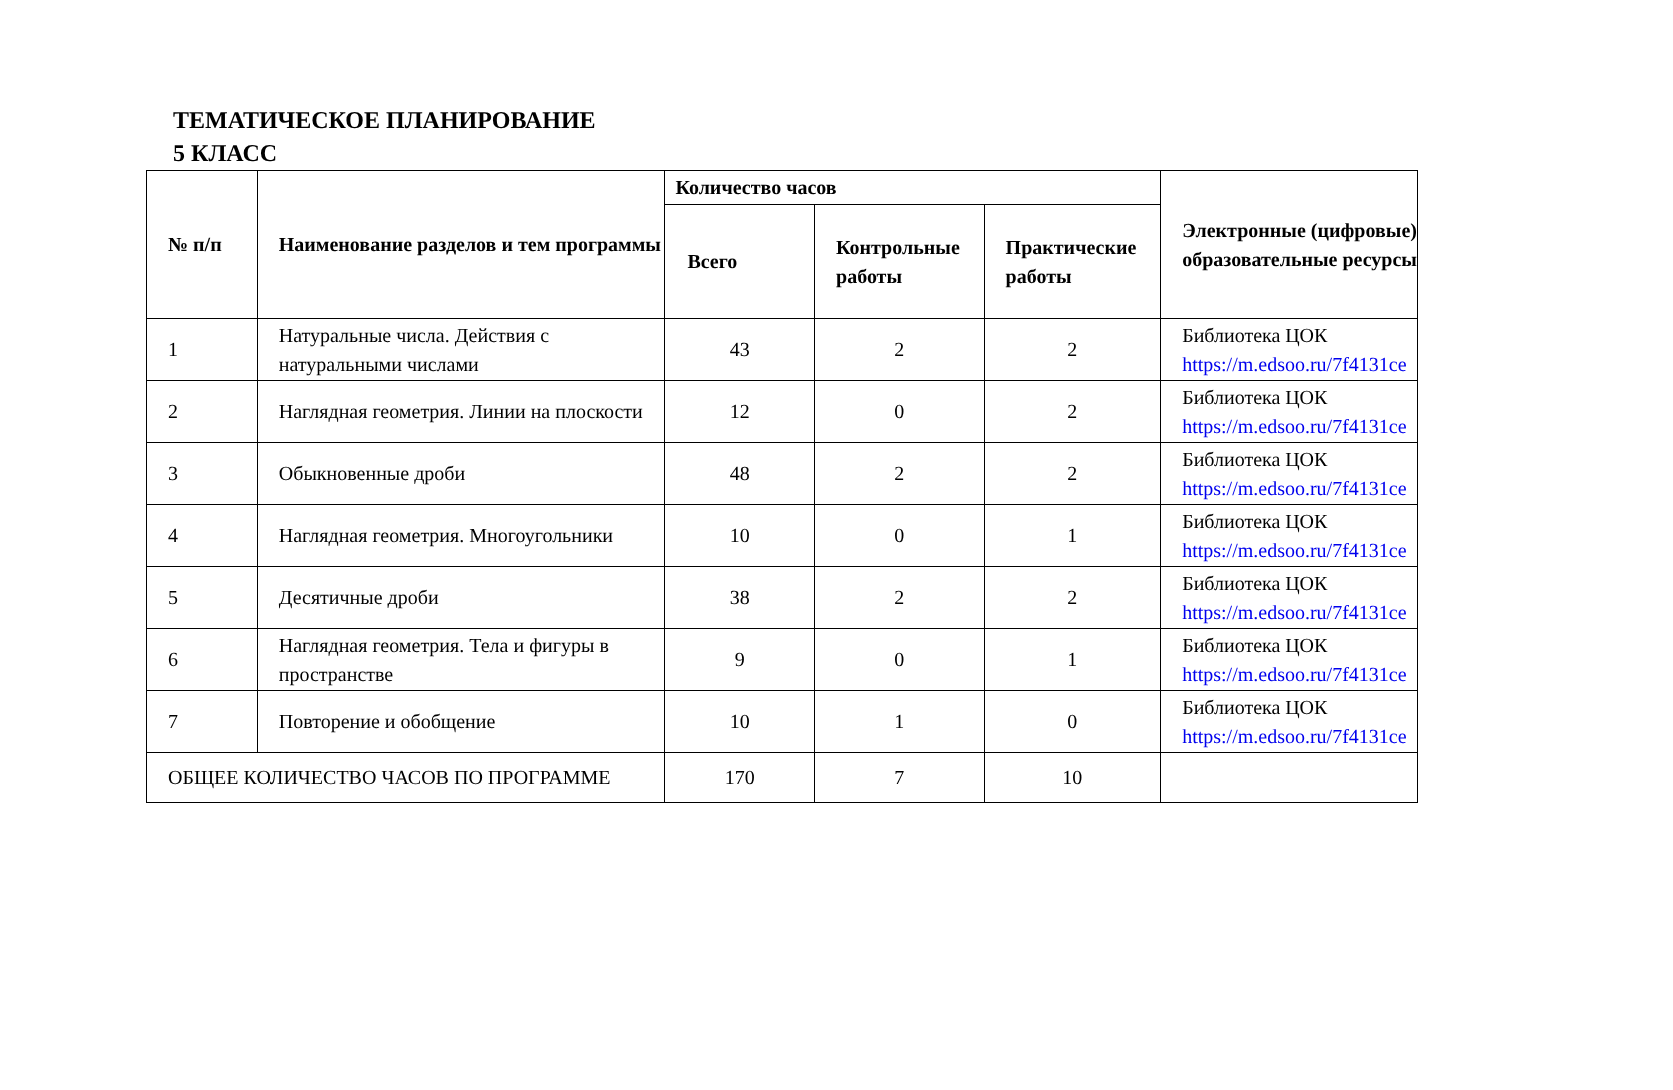ТЕМАТИЧЕСКОЕ ПЛАНИРОВАНИЕ
5 КЛАСС
| № п/п | Наименование разделов и тем программы | Количество часов | | | Электронные (цифровые) образовательные ресурсы |
| --- | --- | --- | --- | --- | --- |
| | | Всего | Контрольные работы | Практические работы | |
| 1 | Натуральные числа. Действия с натуральными числами | 43 | 2 | 2 | Библиотека ЦОК https://m.edsoo.ru/7f4131ce |
| 2 | Наглядная геометрия. Линии на плоскости | 12 | 0 | 2 | Библиотека ЦОК https://m.edsoo.ru/7f4131ce |
| 3 | Обыкновенные дроби | 48 | 2 | 2 | Библиотека ЦОК https://m.edsoo.ru/7f4131ce |
| 4 | Наглядная геометрия. Многоугольники | 10 | 0 | 1 | Библиотека ЦОК https://m.edsoo.ru/7f4131ce |
| 5 | Десятичные дроби | 38 | 2 | 2 | Библиотека ЦОК https://m.edsoo.ru/7f4131ce |
| 6 | Наглядная геометрия. Тела и фигуры в пространстве | 9 | 0 | 1 | Библиотека ЦОК https://m.edsoo.ru/7f4131ce |
| 7 | Повторение и обобщение | 10 | 1 | 0 | Библиотека ЦОК https://m.edsoo.ru/7f4131ce |
| ОБЩЕЕ КОЛИЧЕСТВО ЧАСОВ ПО ПРОГРАММЕ | | 170 | 7 | 10 | |